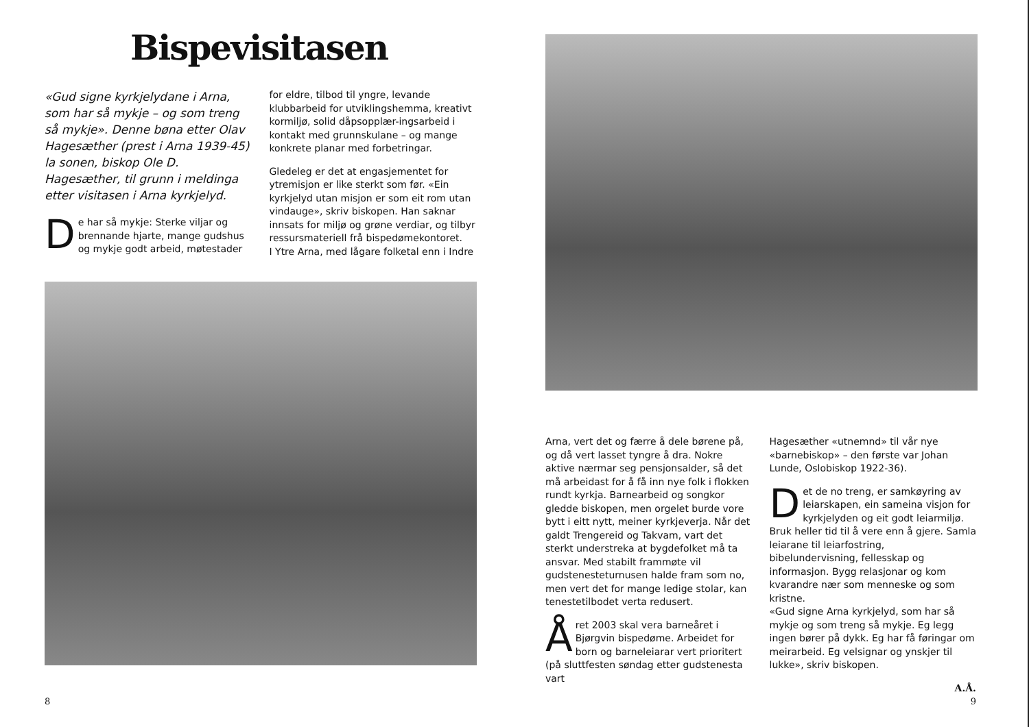Bispevisitasen
«Gud signe kyrkjelydane i Arna, som har så mykje – og som treng så mykje». Denne bøna etter Olav Hagesæther (prest i Arna 1939-45) la sonen, biskop Ole D. Hagesæther, til grunn i meldinga etter visitasen i Arna kyrkjelyd.
De har så mykje: Sterke viljar og brennande hjarte, mange gudshus og mykje godt arbeid, møtestader
for eldre, tilbod til yngre, levande klubbarbeid for utviklingshemma, kreativt kormiljø, solid dåpsopplær-ingsarbeid i kontakt med grunnskulane – og mange konkrete planar med forbetringar.
Gledeleg er det at engasjementet for ytremisjon er like sterkt som før. «Ein kyrkjelyd utan misjon er som eit rom utan vindauge», skriv biskopen. Han saknar innsats for miljø og grøne verdiar, og tilbyr ressursmateriell frå bispedømekontoret.
I Ytre Arna, med lågare folketal enn i Indre
8
Arna, vert det og færre å dele børene på, og då vert lasset tyngre å dra. Nokre aktive nærmar seg pensjonsalder, så det må arbeidast for å få inn nye folk i flokken rundt kyrkja. Barnearbeid og songkor gledde biskopen, men orgelet burde vore bytt i eitt nytt, meiner kyrkjeverja. Når det galdt Trengereid og Takvam, vart det sterkt understreka at bygdefolket må ta ansvar. Med stabilt frammøte vil gudstenesteturnusen halde fram som no, men vert det for mange ledige stolar, kan tenestetilbodet verta redusert.
Året 2003 skal vera barneåret i Bjørgvin bispedøme. Arbeidet for born og barneleiarar vert prioritert (på sluttfesten søndag etter gudstenesta vart
Hagesæther «utnemnd» til vår nye «barnebiskop» – den første var Johan Lunde, Oslobiskop 1922-36).
Det de no treng, er samkøyring av leiarskapen, ein sameina visjon for kyrkjelyden og eit godt leiarmiljø. Bruk heller tid til å vere enn å gjere. Samla leiarane til leiarfostring, bibelundervisning, fellesskap og informasjon. Bygg relasjonar og kom kvarandre nær som menneske og som kristne.
«Gud signe Arna kyrkjelyd, som har så mykje og som treng så mykje. Eg legg ingen bører på dykk. Eg har få føringar om meirarbeid. Eg velsignar og ynskjer til lukke», skriv biskopen.
A.Å.
9